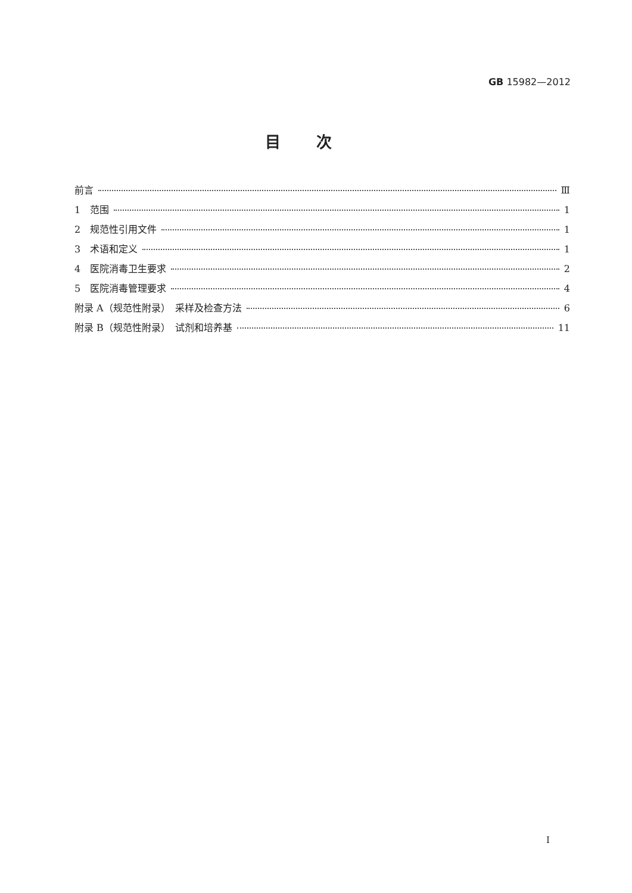GB 15982—2012
目次
前言 Ⅲ
1　范围 1
2　规范性引用文件 1
3　术语和定义 1
4　医院消毒卫生要求 2
5　医院消毒管理要求 4
附录 A（规范性附录）　采样及检查方法 6
附录 B（规范性附录）　试剂和培养基 11
I